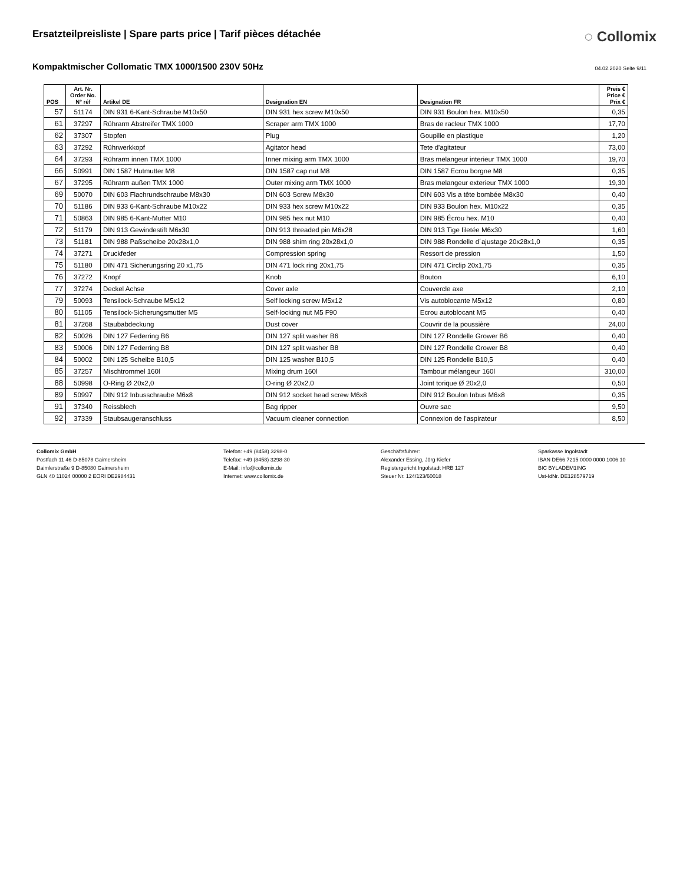Ersatzteilpreisliste | Spare parts price | Tarif pièces détachée
◌ Collomix
Kompaktmischer Collomatic TMX 1000/1500 230V 50Hz
04.02.2020 Seite 9/11
| POS | Art. Nr. Order No. N° réf | Artikel DE | Designation EN | Designation FR | Preis € Price € Prix € |
| --- | --- | --- | --- | --- | --- |
| 57 | 51174 | DIN 931 6-Kant-Schraube M10x50 | DIN 931 hex screw M10x50 | DIN 931 Boulon hex. M10x50 | 0,35 |
| 61 | 37297 | Rührarm Abstreifer TMX 1000 | Scraper arm TMX 1000 | Bras de racleur TMX 1000 | 17,70 |
| 62 | 37307 | Stopfen | Plug | Goupille en plastique | 1,20 |
| 63 | 37292 | Rührwerkkopf | Agitator head | Tete d'agitateur | 73,00 |
| 64 | 37293 | Rührarm innen TMX 1000 | Inner mixing arm TMX 1000 | Bras melangeur interieur TMX 1000 | 19,70 |
| 66 | 50991 | DIN 1587 Hutmutter M8 | DIN 1587 cap nut M8 | DIN 1587 Ecrou borgne M8 | 0,35 |
| 67 | 37295 | Rührarm außen TMX 1000 | Outer mixing arm TMX 1000 | Bras melangeur exterieur TMX 1000 | 19,30 |
| 69 | 50070 | DIN 603 Flachrundschraube M8x30 | DIN 603 Screw M8x30 | DIN 603 Vis a tête bombée M8x30 | 0,40 |
| 70 | 51186 | DIN 933 6-Kant-Schraube M10x22 | DIN 933 hex screw M10x22 | DIN 933 Boulon hex. M10x22 | 0,35 |
| 71 | 50863 | DIN 985 6-Kant-Mutter M10 | DIN 985 hex nut M10 | DIN 985 Écrou hex. M10 | 0,40 |
| 72 | 51179 | DIN 913 Gewindestift M6x30 | DIN 913 threaded pin M6x28 | DIN 913 Tige filetée M6x30 | 1,60 |
| 73 | 51181 | DIN 988 Paßscheibe 20x28x1,0 | DIN 988 shim ring 20x28x1,0 | DIN 988 Rondelle d´ajustage 20x28x1,0 | 0,35 |
| 74 | 37271 | Druckfeder | Compression spring | Ressort de pression | 1,50 |
| 75 | 51180 | DIN 471 Sicherungsring 20 x1,75 | DIN 471 lock ring 20x1,75 | DIN 471 Circlip 20x1,75 | 0,35 |
| 76 | 37272 | Knopf | Knob | Bouton | 6,10 |
| 77 | 37274 | Deckel Achse | Cover axle | Couvercle axe | 2,10 |
| 79 | 50093 | Tensilock-Schraube M5x12 | Self locking screw M5x12 | Vis autoblocante M5x12 | 0,80 |
| 80 | 51105 | Tensilock-Sicherungsmutter M5 | Self-locking nut M5 F90 | Ecrou autoblocant M5 | 0,40 |
| 81 | 37268 | Staubabdeckung | Dust cover | Couvrir de la poussière | 24,00 |
| 82 | 50026 | DIN 127 Federring B6 | DIN 127 split washer B6 | DIN 127 Rondelle Grower B6 | 0,40 |
| 83 | 50006 | DIN 127 Federring B8 | DIN 127 split washer B8 | DIN 127 Rondelle Grower B8 | 0,40 |
| 84 | 50002 | DIN 125 Scheibe B10,5 | DIN 125 washer B10,5 | DIN 125 Rondelle B10,5 | 0,40 |
| 85 | 37257 | Mischtrommel 160l | Mixing drum 160l | Tambour mélangeur 160l | 310,00 |
| 88 | 50998 | O-Ring Ø 20x2,0 | O-ring Ø 20x2,0 | Joint torique Ø 20x2,0 | 0,50 |
| 89 | 50997 | DIN 912 Inbusschraube M6x8 | DIN 912 socket head screw M6x8 | DIN 912 Boulon Inbus M6x8 | 0,35 |
| 91 | 37340 | Reissblech | Bag ripper | Ouvre sac | 9,50 |
| 92 | 37339 | Staubsaugeranschluss | Vacuum cleaner connection | Connexion de l'aspirateur | 8,50 |
Collomix GmbH
Postfach 11 46 D-85078 Gaimersheim
Daimlerstraße 9 D-85080 Gaimersheim
GLN 40 11024 00000 2 EORI DE2984431
Telefon: +49 (8458) 3298-0
Telefax: +49 (8458) 3298-30
E-Mail: info@collomix.de
Internet: www.collomix.de
Geschäftsführer:
Alexander Essing, Jörg Kiefer
Registergericht Ingolstadt HRB 127
Steuer Nr. 124/123/60018
Sparkasse Ingolstadt
IBAN DE66 7215 0000 0000 1006 10
BIC BYLADEM1ING
Ust-IdNr. DE128579719